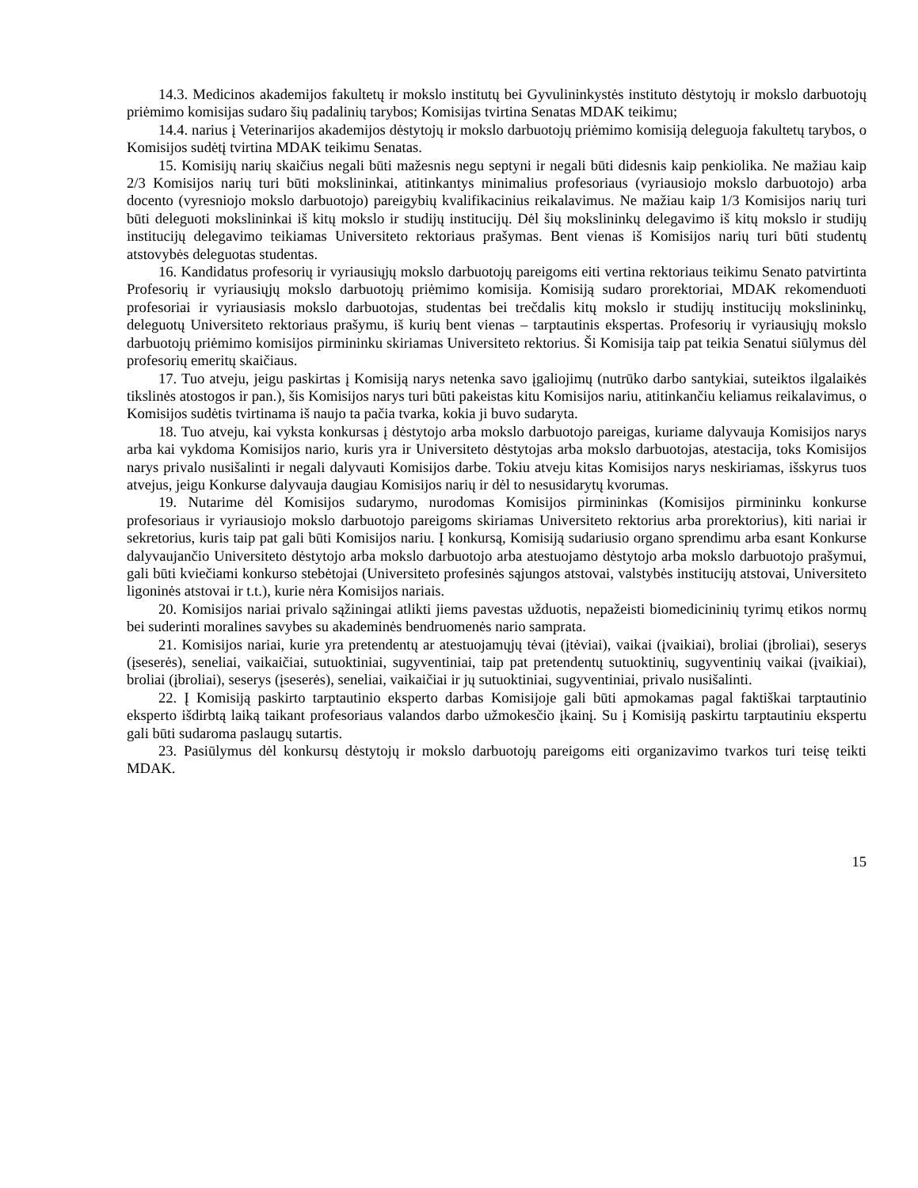14.3. Medicinos akademijos fakultetų ir mokslo institutų bei Gyvulininkystės instituto dėstytojų ir mokslo darbuotojų priėmimo komisijas sudaro šių padalinių tarybos; Komisijas tvirtina Senatas MDAK teikimu;
14.4. narius į Veterinarijos akademijos dėstytojų ir mokslo darbuotojų priėmimo komisiją deleguoja fakultetų tarybos, o Komisijos sudėtį tvirtina MDAK teikimu Senatas.
15. Komisijų narių skaičius negali būti mažesnis negu septyni ir negali būti didesnis kaip penkiolika. Ne mažiau kaip 2/3 Komisijos narių turi būti mokslininkai, atitinkantys minimalius profesoriaus (vyriausiojo mokslo darbuotojo) arba docento (vyresniojo mokslo darbuotojo) pareigybių kvalifikacinius reikalavimus. Ne mažiau kaip 1/3 Komisijos narių turi būti deleguoti mokslininkai iš kitų mokslo ir studijų institucijų. Dėl šių mokslininkų delegavimo iš kitų mokslo ir studijų institucijų delegavimo teikiamas Universiteto rektoriaus prašymas. Bent vienas iš Komisijos narių turi būti studentų atstovybės deleguotas studentas.
16. Kandidatus profesorių ir vyriausiųjų mokslo darbuotojų pareigoms eiti vertina rektoriaus teikimu Senato patvirtinta Profesorių ir vyriausiųjų mokslo darbuotojų priėmimo komisija. Komisiją sudaro prorektoriai, MDAK rekomenduoti profesoriai ir vyriausiasis mokslo darbuotojas, studentas bei trečdalis kitų mokslo ir studijų institucijų mokslininkų, deleguotų Universiteto rektoriaus prašymu, iš kurių bent vienas – tarptautinis ekspertas. Profesorių ir vyriausiųjų mokslo darbuotojų priėmimo komisijos pirmininku skiriamas Universiteto rektorius. Ši Komisija taip pat teikia Senatui siūlymus dėl profesorių emeritų skaičiaus.
17. Tuo atveju, jeigu paskirtas į Komisiją narys netenka savo įgaliojimų (nutrūko darbo santykiai, suteiktos ilgalaikės tikslinės atostogos ir pan.), šis Komisijos narys turi būti pakeistas kitu Komisijos nariu, atitinkančiu keliamus reikalavimus, o Komisijos sudėtis tvirtinama iš naujo ta pačia tvarka, kokia ji buvo sudaryta.
18. Tuo atveju, kai vyksta konkursas į dėstytojo arba mokslo darbuotojo pareigas, kuriame dalyvauja Komisijos narys arba kai vykdoma Komisijos nario, kuris yra ir Universiteto dėstytojas arba mokslo darbuotojas, atestacija, toks Komisijos narys privalo nusišalinti ir negali dalyvauti Komisijos darbe. Tokiu atveju kitas Komisijos narys neskiriamas, išskyrus tuos atvejus, jeigu Konkurse dalyvauja daugiau Komisijos narių ir dėl to nesusidarytų kvorumas.
19. Nutarime dėl Komisijos sudarymo, nurodomas Komisijos pirmininkas (Komisijos pirmininku konkurse profesoriaus ir vyriausiojo mokslo darbuotojo pareigoms skiriamas Universiteto rektorius arba prorektorius), kiti nariai ir sekretorius, kuris taip pat gali būti Komisijos nariu. Į konkursą, Komisiją sudariusio organo sprendimu arba esant Konkurse dalyvaujančio Universiteto dėstytojo arba mokslo darbuotojo arba atestuojamo dėstytojo arba mokslo darbuotojo prašymui, gali būti kviečiami konkurso stebėtojai (Universiteto profesinės sąjungos atstovai, valstybės institucijų atstovai, Universiteto ligoninės atstovai ir t.t.), kurie nėra Komisijos nariais.
20. Komisijos nariai privalo sąžiningai atlikti jiems pavestas užduotis, nepažeisti biomedicininių tyrimų etikos normų bei suderinti moralines savybes su akademinės bendruomenės nario samprata.
21. Komisijos nariai, kurie yra pretendentų ar atestuojamųjų tėvai (įtėviai), vaikai (įvaikiai), broliai (įbroliai), seserys (įseserės), seneliai, vaikaičiai, sutuoktiniai, sugyventiniai, taip pat pretendentų sutuoktinių, sugyventinių vaikai (įvaikiai), broliai (įbroliai), seserys (įseserės), seneliai, vaikaičiai ir jų sutuoktiniai, sugyventiniai, privalo nusišalinti.
22. Į Komisiją paskirto tarptautinio eksperto darbas Komisijoje gali būti apmokamas pagal faktiškai tarptautinio eksperto išdirbtą laiką taikant profesoriaus valandos darbo užmokesčio įkainį. Su į Komisiją paskirtu tarptautiniu ekspertu gali būti sudaroma paslaugų sutartis.
23. Pasiūlymus dėl konkursų dėstytojų ir mokslo darbuotojų pareigoms eiti organizavimo tvarkos turi teisę teikti MDAK.
15